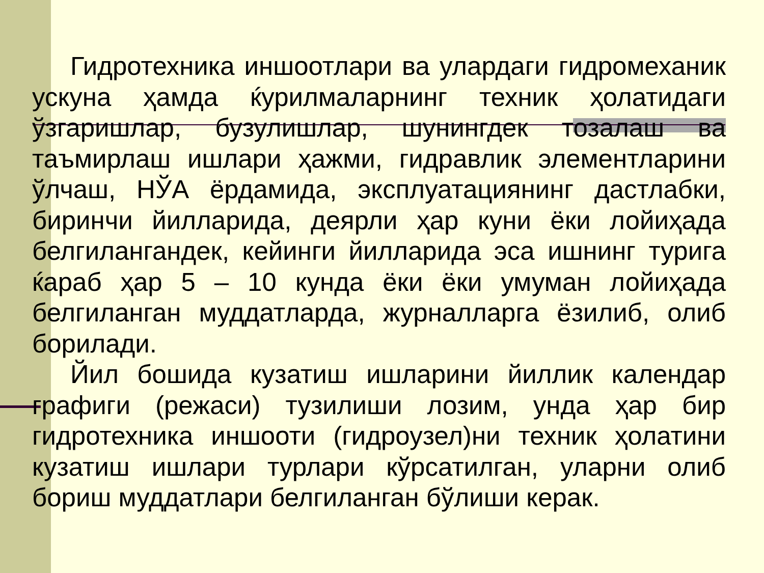Гидротехника иншоотлари ва улардаги гидромеханик ускуна ҳамда ќурилмаларнинг техник ҳолатидаги ўзгаришлар, бузулишлар, шунингдек тозалаш ва таъмирлаш ишлари ҳажми, гидравлик элементларини ўлчаш, НЎА ёрдамида, эксплуатациянинг дастлабки, биринчи йилларида, деярли ҳар куни ёки лойиҳада белгилангандек, кейинги йилларида эса ишнинг турига ќараб ҳар 5 – 10 кунда ёки ёки умуман лойиҳада белгиланган муддатларда, журналларга ёзилиб, олиб борилади.
Йил бошида кузатиш ишларини йиллик календар графиги (режаси) тузилиши лозим, унда ҳар бир гидротехника иншооти (гидроузел)ни техник ҳолатини кузатиш ишлари турлари кўрсатилган, уларни олиб бориш муддатлари белгиланган бўлиши керак.